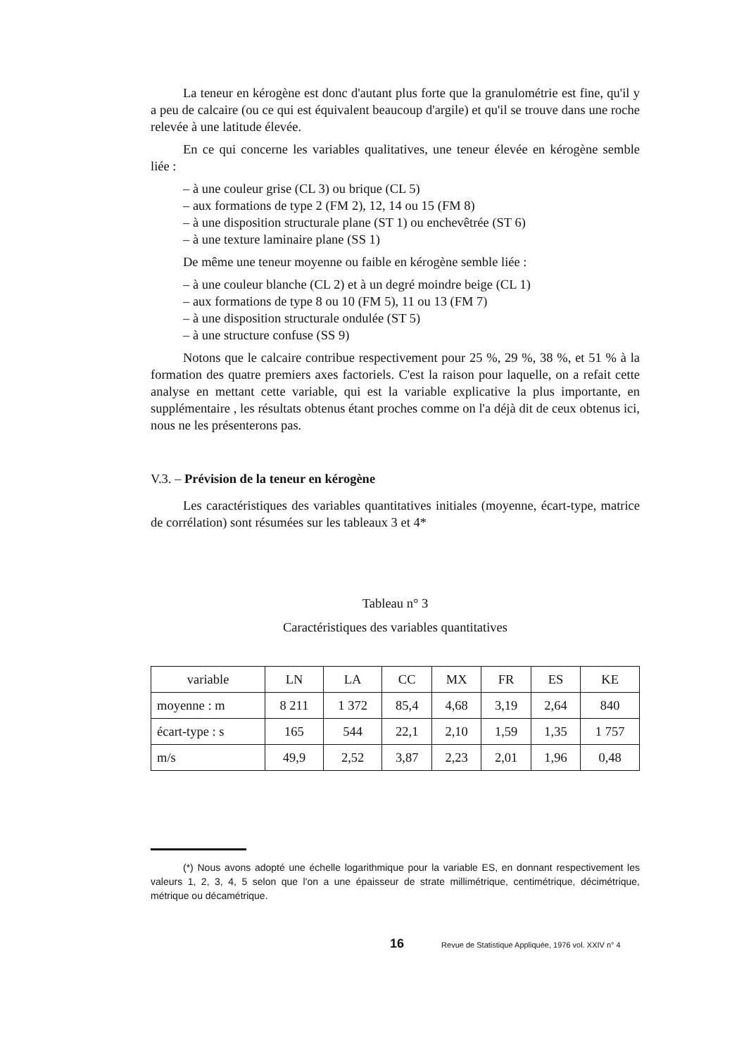La teneur en kérogène est donc d'autant plus forte que la granulométrie est fine, qu'il y a peu de calcaire (ou ce qui est équivalent beaucoup d'argile) et qu'il se trouve dans une roche relevée à une latitude élevée.
En ce qui concerne les variables qualitatives, une teneur élevée en kérogène semble liée :
– à une couleur grise (CL 3) ou brique (CL 5)
– aux formations de type 2 (FM 2), 12, 14 ou 15 (FM 8)
– à une disposition structurale plane (ST 1) ou enchevêtrée (ST 6)
– à une texture laminaire plane (SS 1)
De même une teneur moyenne ou faible en kérogène semble liée :
– à une couleur blanche (CL 2) et à un degré moindre beige (CL 1)
– aux formations de type 8 ou 10 (FM 5), 11 ou 13 (FM 7)
– à une disposition structurale ondulée (ST 5)
– à une structure confuse (SS 9)
Notons que le calcaire contribue respectivement pour 25 %, 29 %, 38 %, et 51 % à la formation des quatre premiers axes factoriels. C'est la raison pour laquelle, on a refait cette analyse en mettant cette variable, qui est la variable explicative la plus importante, en supplémentaire , les résultats obtenus étant proches comme on l'a déjà dit de ceux obtenus ici, nous ne les présenterons pas.
V.3. – Prévision de la teneur en kérogène
Les caractéristiques des variables quantitatives initiales (moyenne, écart-type, matrice de corrélation) sont résumées sur les tableaux 3 et 4*
Tableau n° 3
Caractéristiques des variables quantitatives
| variable | LN | LA | CC | MX | FR | ES | KE |
| moyenne : m | 8 211 | 1 372 | 85,4 | 4,68 | 3,19 | 2,64 | 840 |
| écart-type : s | 165 | 544 | 22,1 | 2,10 | 1,59 | 1,35 | 1 757 |
| m/s | 49,9 | 2,52 | 3,87 | 2,23 | 2,01 | 1,96 | 0,48 |
(*) Nous avons adopté une échelle logarithmique pour la variable ES, en donnant respectivement les valeurs 1, 2, 3, 4, 5 selon que l'on a une épaisseur de strate millimétrique, centimétrique, décimétrique, métrique ou décamétrique.
16 Revue de Statistique Appliquée, 1976 vol. XXIV n° 4